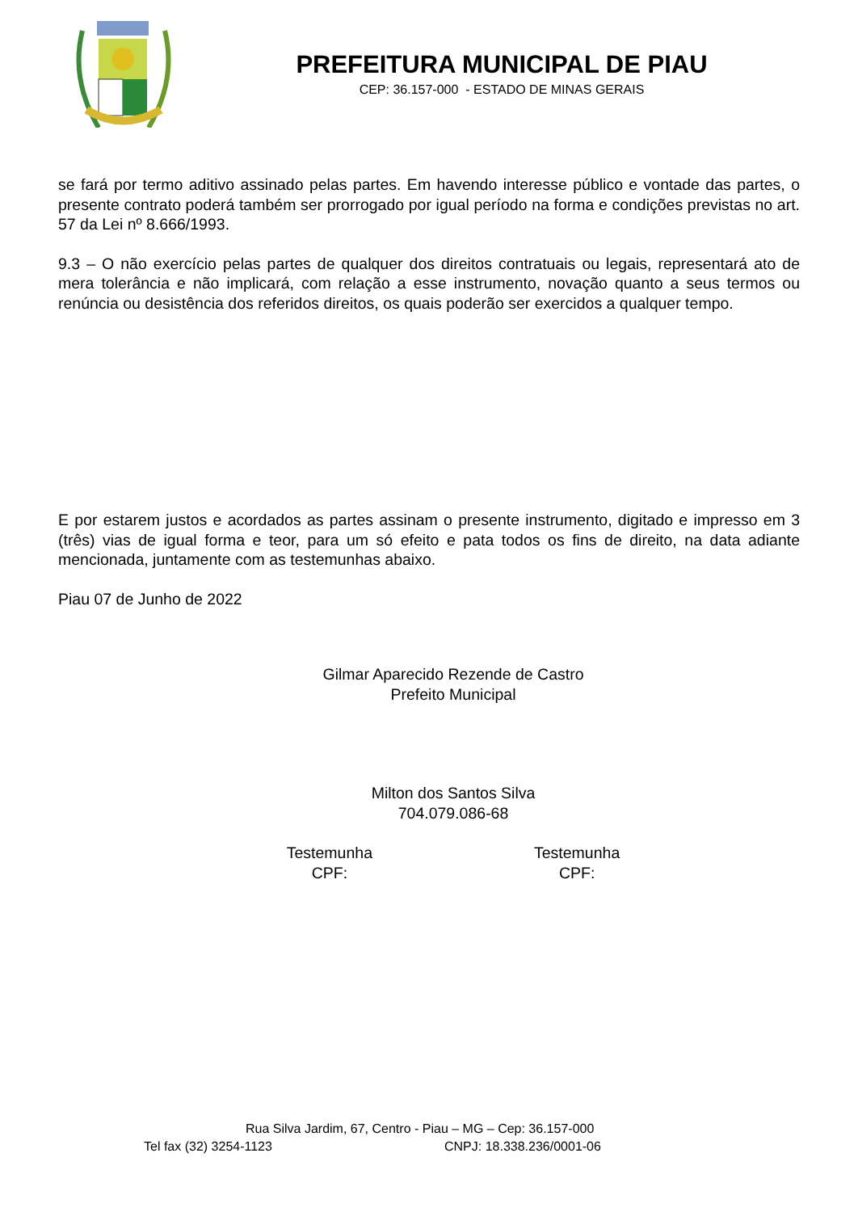PREFEITURA MUNICIPAL DE PIAU
CEP: 36.157-000 - ESTADO DE MINAS GERAIS
se fará por termo aditivo assinado pelas partes. Em havendo interesse público e vontade das partes, o presente contrato poderá também ser prorrogado por igual período na forma e condições previstas no art. 57 da Lei nº 8.666/1993.
9.3 – O não exercício pelas partes de qualquer dos direitos contratuais ou legais, representará ato de mera tolerância e não implicará, com relação a esse instrumento, novação quanto a seus termos ou renúncia ou desistência dos referidos direitos, os quais poderão ser exercidos a qualquer tempo.
E por estarem justos e acordados as partes assinam o presente instrumento, digitado e impresso em 3 (três) vias de igual forma e teor, para um só efeito e pata todos os fins de direito, na data adiante mencionada, juntamente com as testemunhas abaixo.
Piau 07 de Junho de 2022
Gilmar Aparecido Rezende de Castro
Prefeito Municipal
Milton dos Santos Silva
704.079.086-68
Testemunha
CPF:
Testemunha
CPF:
Rua Silva Jardim, 67, Centro - Piau – MG – Cep: 36.157-000
Tel fax (32) 3254-1123 CNPJ: 18.338.236/0001-06